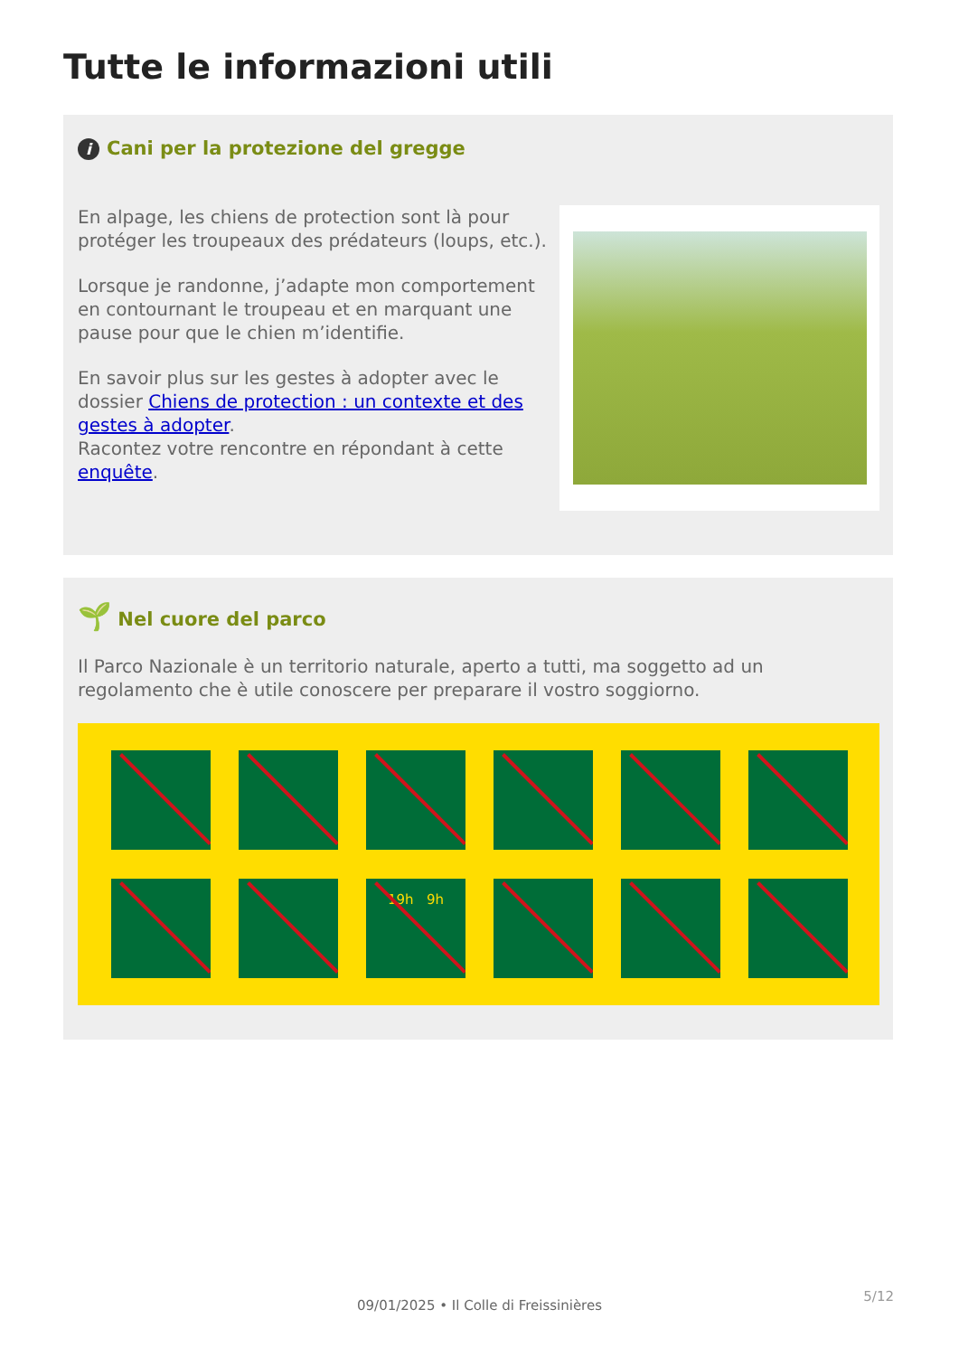Tutte le informazioni utili
i Cani per la protezione del gregge
En alpage, les chiens de protection sont là pour protéger les troupeaux des prédateurs (loups, etc.).
Lorsque je randonne, j’adapte mon comportement en contournant le troupeau et en marquant une pause pour que le chien m’identifie.
En savoir plus sur les gestes à adopter avec le dossier Chiens de protection : un contexte et des gestes à adopter.
Racontez votre rencontre en répondant à cette enquête.
🌱 Nel cuore del parco
Il Parco Nazionale è un territorio naturale, aperto a tutti, ma soggetto ad un regolamento che è utile conoscere per preparare il vostro soggiorno.
19h 9h
5/12
09/01/2025 • Il Colle di Freissinières